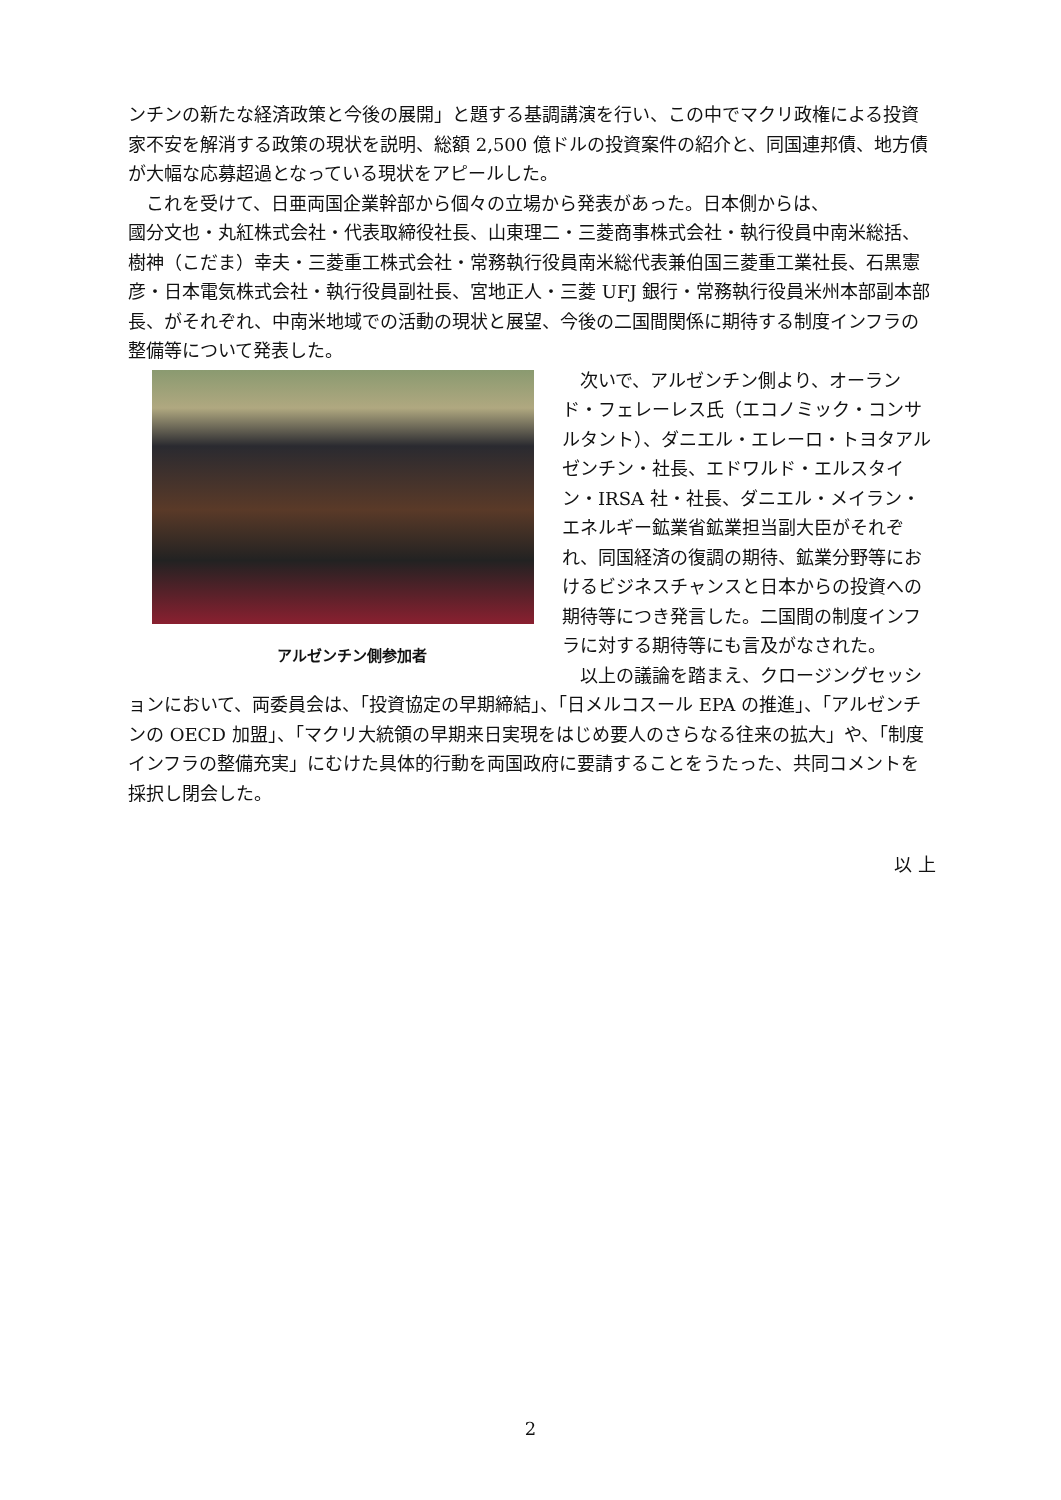ンチンの新たな経済政策と今後の展開」と題する基調講演を行い、この中でマクリ政権による投資家不安を解消する政策の現状を説明、総額 2,500 億ドルの投資案件の紹介と、同国連邦債、地方債が大幅な応募超過となっている現状をアピールした。
　これを受けて、日亜両国企業幹部から個々の立場から発表があった。日本側からは、
國分文也・丸紅株式会社・代表取締役社長、山東理二・三菱商事株式会社・執行役員中南米総括、樹神（こだま）幸夫・三菱重工株式会社・常務執行役員南米総代表兼伯国三菱重工業社長、石黒憲彦・日本電気株式会社・執行役員副社長、宮地正人・三菱 UFJ 銀行・常務執行役員米州本部副本部長、がそれぞれ、中南米地域での活動の現状と展望、今後の二国間関係に期待する制度インフラの整備等について発表した。
アルゼンチン側参加者
　次いで、アルゼンチン側より、オーランド・フェレーレス氏（エコノミック・コンサルタント）、ダニエル・エレーロ・トヨタアルゼンチン・社長、エドワルド・エルスタイン・IRSA 社・社長、ダニエル・メイラン・エネルギー鉱業省鉱業担当副大臣がそれぞれ、同国経済の復調の期待、鉱業分野等におけるビジネスチャンスと日本からの投資への期待等につき発言した。二国間の制度インフラに対する期待等にも言及がなされた。
　以上の議論を踏まえ、クロージングセッションにおいて、両委員会は、「投資協定の早期締結」、「日メルコスール EPA の推進」、「アルゼンチンの OECD 加盟」、「マクリ大統領の早期来日実現をはじめ要人のさらなる往来の拡大」や、「制度インフラの整備充実」にむけた具体的行動を両国政府に要請することをうたった、共同コメントを採択し閉会した。
以 上
2